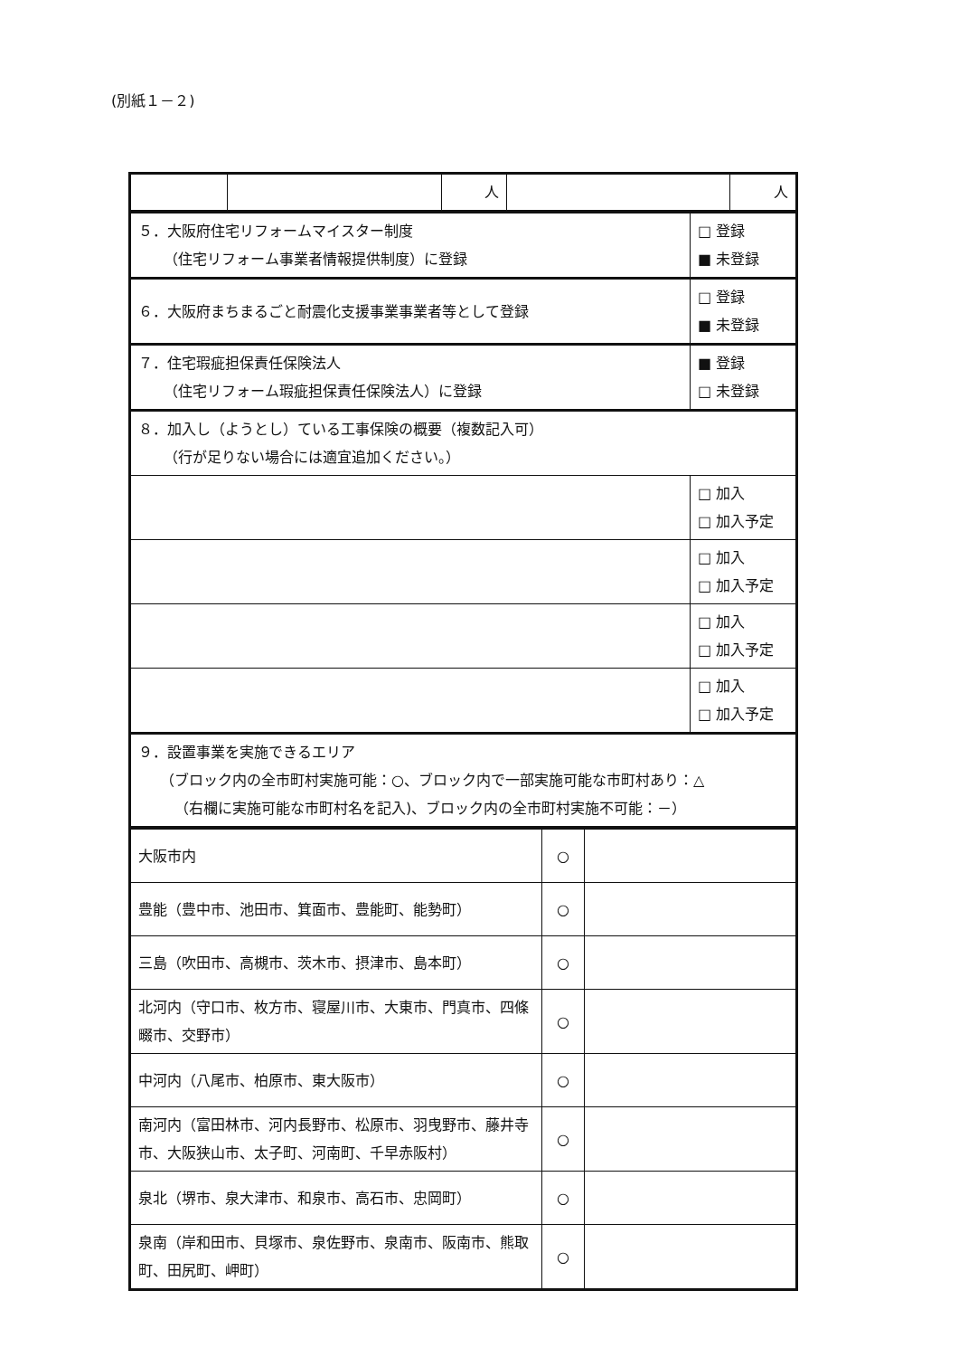(別紙１－２)
| | | 人 | | 人 |
| ５．大阪府住宅リフォームマイスター制度 （住宅リフォーム事業者情報提供制度）に登録 | □ 登録 ■ 未登録 |
| ６．大阪府まちまるごと耐震化支援事業事業者等として登録 | □ 登録 ■ 未登録 |
| ７．住宅瑕疵担保責任保険法人 （住宅リフォーム瑕疵担保責任保険法人）に登録 | ■ 登録 □ 未登録 |
| ８．加入し（ようとし）ている工事保険の概要（複数記入可） （行が足りない場合には適宜追加ください。） | |
| | □ 加入 □ 加入予定 |
| | □ 加入 □ 加入予定 |
| | □ 加入 □ 加入予定 |
| | □ 加入 □ 加入予定 |
| ９．設置事業を実施できるエリア （ブロック内の全市町村実施可能：○、ブロック内で一部実施可能な市町村あり：△ （右欄に実施可能な市町村名を記入)、ブロック内の全市町村実施不可能：－） | |
| 大阪市内 | ○ | |
| 豊能（豊中市、池田市、箕面市、豊能町、能勢町） | ○ | |
| 三島（吹田市、高槻市、茨木市、摂津市、島本町） | ○ | |
| 北河内（守口市、枚方市、寝屋川市、大東市、門真市、四條畷市、交野市） | ○ | |
| 中河内（八尾市、柏原市、東大阪市） | ○ | |
| 南河内（富田林市、河内長野市、松原市、羽曳野市、藤井寺市、大阪狭山市、太子町、河南町、千早赤阪村） | ○ | |
| 泉北（堺市、泉大津市、和泉市、高石市、忠岡町） | ○ | |
| 泉南（岸和田市、貝塚市、泉佐野市、泉南市、阪南市、熊取町、田尻町、岬町） | ○ | |